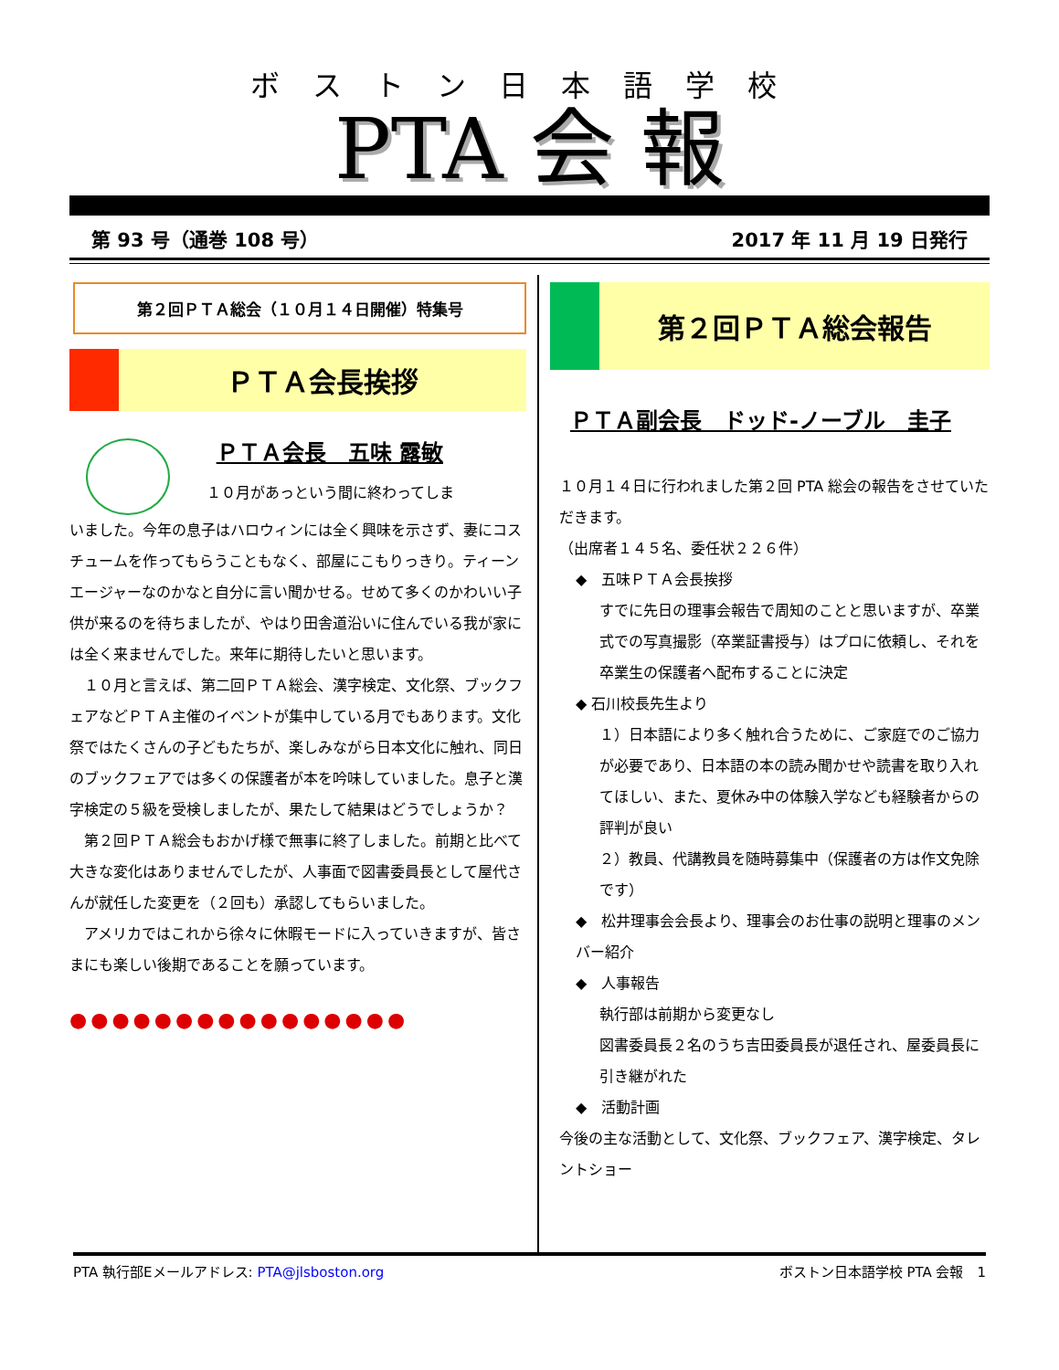ボストン日本語学校
PTA 会 報
第 93 号（通巻 108 号） 2017 年 11 月 19 日発行
第２回ＰＴＡ総会（１０月１４日開催）特集号
ＰＴＡ会長挨拶
ＰＴＡ会長　五味 露敏
１０月があっという間に終わってしま
いました。今年の息子はハロウィンには全く興味を示さず、妻にコスチュームを作ってもらうこともなく、部屋にこもりっきり。ティーンエージャーなのかなと自分に言い聞かせる。せめて多くのかわいい子供が来るのを待ちましたが、やはり田舎道沿いに住んでいる我が家には全く来ませんでした。来年に期待したいと思います。
　１０月と言えば、第二回ＰＴＡ総会、漢字検定、文化祭、ブックフェアなどＰＴＡ主催のイベントが集中している月でもあります。文化祭ではたくさんの子どもたちが、楽しみながら日本文化に触れ、同日のブックフェアでは多くの保護者が本を吟味していました。息子と漢字検定の５級を受検しましたが、果たして結果はどうでしょうか？
　第２回ＰＴＡ総会もおかげ様で無事に終了しました。前期と比べて大きな変化はありませんでしたが、人事面で図書委員長として屋代さんが就任した変更を（２回も）承認してもらいました。
　アメリカではこれから徐々に休暇モードに入っていきますが、皆さまにも楽しい後期であることを願っています。
●●●●●●●●●●●●●●●●
第２回ＰＴＡ総会報告
ＰＴＡ副会長　ドッド-ノーブル　圭子
１０月１４日に行われました第２回 PTA 総会の報告をさせていただきます。
（出席者１４５名、委任状２２６件）
◆　五味ＰＴＡ会長挨拶
すでに先日の理事会報告で周知のことと思いますが、卒業式での写真撮影（卒業証書授与）はプロに依頼し、それを卒業生の保護者へ配布することに決定
◆ 石川校長先生より
１）日本語により多く触れ合うために、ご家庭でのご協力が必要であり、日本語の本の読み聞かせや読書を取り入れてほしい、また、夏休み中の体験入学なども経験者からの評判が良い
２）教員、代講教員を随時募集中（保護者の方は作文免除です）
◆　松井理事会会長より、理事会のお仕事の説明と理事のメンバー紹介
◆　人事報告
執行部は前期から変更なし
図書委員長２名のうち吉田委員長が退任され、屋委員長に引き継がれた
◆　活動計画
今後の主な活動として、文化祭、ブックフェア、漢字検定、タレントショー
PTA 執行部Eメールアドレス: PTA@jlsboston.org ボストン日本語学校 PTA 会報　1